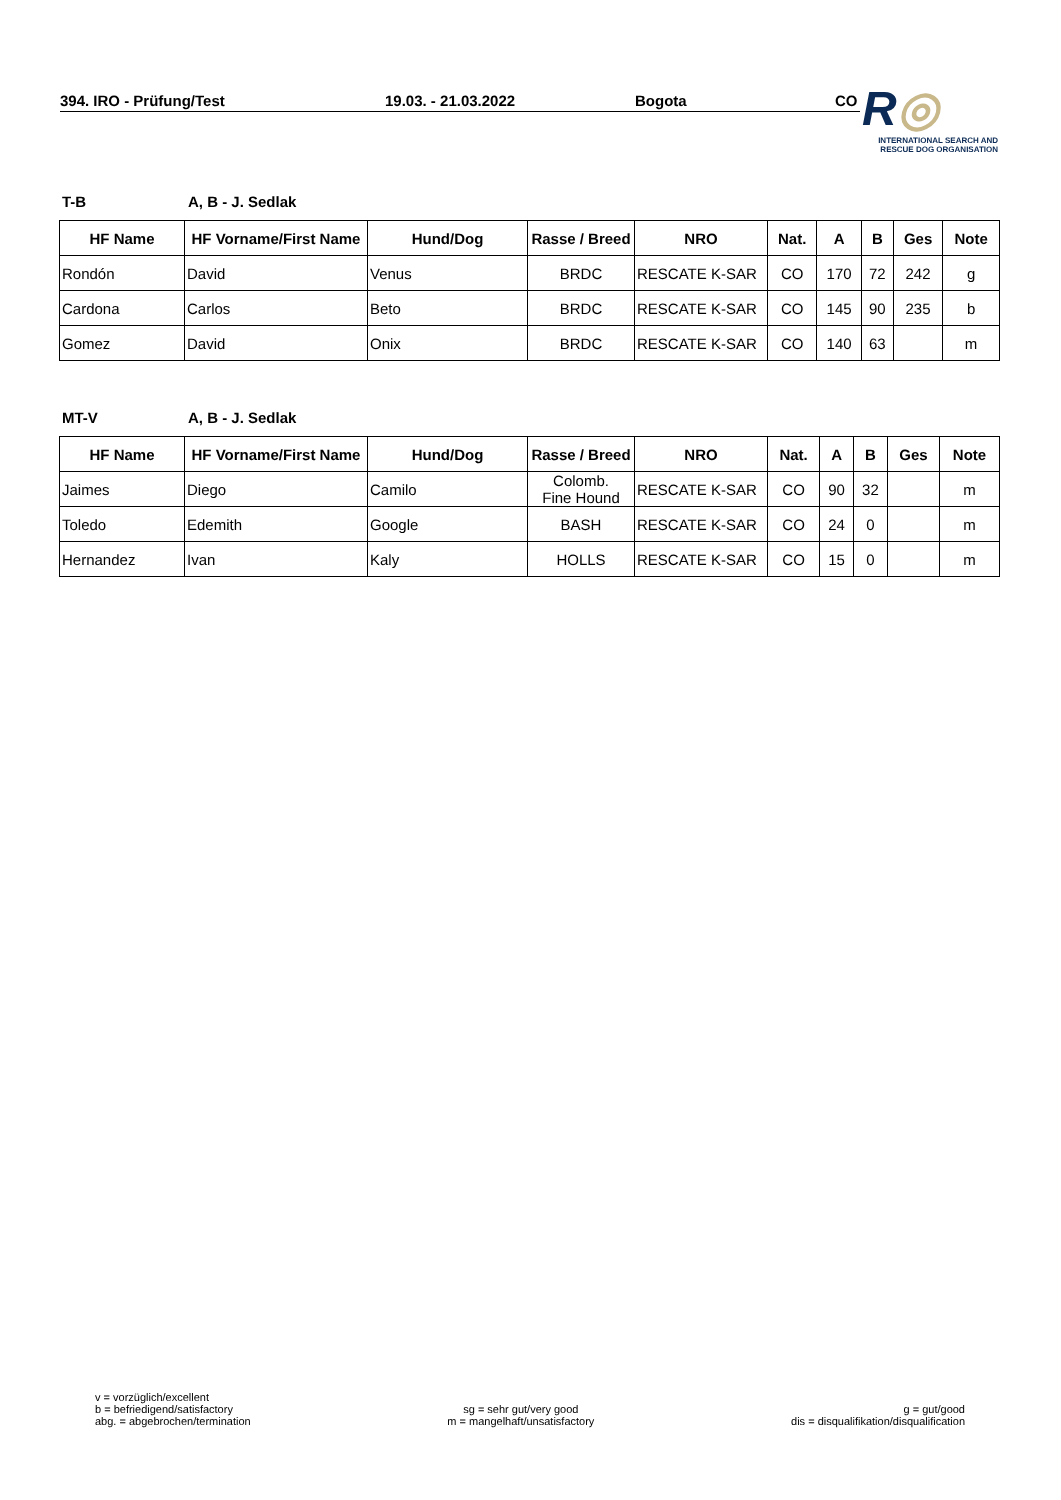394. IRO - Prüfung/Test 19.03. - 21.03.2022 Bogota CO
R◎
INTERNATIONAL SEARCH AND
RESCUE DOG ORGANISATION
T-B A, B - J. Sedlak
| HF Name | HF Vorname/First Name | Hund/Dog | Rasse / Breed | NRO | Nat. | A | B | Ges | Note |
| --- | --- | --- | --- | --- | --- | --- | --- | --- | --- |
| Rondón | David | Venus | BRDC | RESCATE K-SAR | CO | 170 | 72 | 242 | g |
| Cardona | Carlos | Beto | BRDC | RESCATE K-SAR | CO | 145 | 90 | 235 | b |
| Gomez | David | Onix | BRDC | RESCATE K-SAR | CO | 140 | 63 | | m |
MT-V A, B - J. Sedlak
| HF Name | HF Vorname/First Name | Hund/Dog | Rasse / Breed | NRO | Nat. | A | B | Ges | Note |
| --- | --- | --- | --- | --- | --- | --- | --- | --- | --- |
| Jaimes | Diego | Camilo | Colomb. Fine Hound | RESCATE K-SAR | CO | 90 | 32 | | m |
| Toledo | Edemith | Google | BASH | RESCATE K-SAR | CO | 24 | 0 | | m |
| Hernandez | Ivan | Kaly | HOLLS | RESCATE K-SAR | CO | 15 | 0 | | m |
v = vorzüglich/excellent
b = befriedigend/satisfactory
abg. = abgebrochen/termination
sg = sehr gut/very good
m = mangelhaft/unsatisfactory
g = gut/good
dis = disqualifikation/disqualification